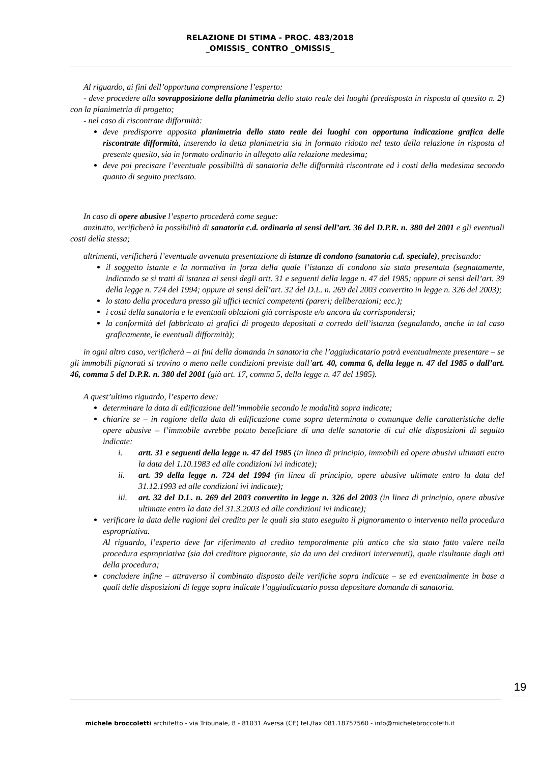RELAZIONE DI STIMA - PROC. 483/2018
_OMISSIS_ CONTRO _OMISSIS_
Al riguardo, ai fini dell’opportuna comprensione l’esperto:
- deve procedere alla sovrapposizione della planimetria dello stato reale dei luoghi (predisposta in risposta al quesito n. 2) con la planimetria di progetto;
- nel caso di riscontrate difformità:
deve predisporre apposita planimetria dello stato reale dei luoghi con opportuna indicazione grafica delle riscontrate difformità, inserendo la detta planimetria sia in formato ridotto nel testo della relazione in risposta al presente quesito, sia in formato ordinario in allegato alla relazione medesima;
deve poi precisare l’eventuale possibilità di sanatoria delle difformità riscontrate ed i costi della medesima secondo quanto di seguito precisato.
In caso di opere abusive l’esperto procederà come segue:
anzitutto, verificherà la possibilità di sanatoria c.d. ordinaria ai sensi dell’art. 36 del D.P.R. n. 380 del 2001 e gli eventuali costi della stessa;
altrimenti, verificherà l’eventuale avvenuta presentazione di istanze di condono (sanatoria c.d. speciale), precisando:
il soggetto istante e la normativa in forza della quale l’istanza di condono sia stata presentata (segnatamente, indicando se si tratti di istanza ai sensi degli artt. 31 e seguenti della legge n. 47 del 1985; oppure ai sensi dell’art. 39 della legge n. 724 del 1994; oppure ai sensi dell’art. 32 del D.L. n. 269 del 2003 convertito in legge n. 326 del 2003);
lo stato della procedura presso gli uffici tecnici competenti (pareri; deliberazioni; ecc.);
i costi della sanatoria e le eventuali oblazioni già corrisposte e/o ancora da corrispondersi;
la conformità del fabbricato ai grafici di progetto depositati a corredo dell’istanza (segnalando, anche in tal caso graficamente, le eventuali difformità);
in ogni altro caso, verificherà – ai fini della domanda in sanatoria che l’aggiudicatario potrà eventualmente presentare – se gli immobili pignorati si trovino o meno nelle condizioni previste dall’art. 40, comma 6, della legge n. 47 del 1985 o dall’art. 46, comma 5 del D.P.R. n. 380 del 2001 (già art. 17, comma 5, della legge n. 47 del 1985).
A quest’ultimo riguardo, l’esperto deve:
determinare la data di edificazione dell’immobile secondo le modalità sopra indicate;
chiarire se – in ragione della data di edificazione come sopra determinata o comunque delle caratteristiche delle opere abusive – l’immobile avrebbe potuto beneficiare di una delle sanatorie di cui alle disposizioni di seguito indicate:
i. artt. 31 e seguenti della legge n. 47 del 1985 (in linea di principio, immobili ed opere abusivi ultimati entro la data del 1.10.1983 ed alle condizioni ivi indicate);
ii. art. 39 della legge n. 724 del 1994 (in linea di principio, opere abusive ultimate entro la data del 31.12.1993 ed alle condizioni ivi indicate);
iii. art. 32 del D.L. n. 269 del 2003 convertito in legge n. 326 del 2003 (in linea di principio, opere abusive ultimate entro la data del 31.3.2003 ed alle condizioni ivi indicate);
verificare la data delle ragioni del credito per le quali sia stato eseguito il pignoramento o intervento nella procedura espropriativa.
Al riguardo, l’esperto deve far riferimento al credito temporalmente più antico che sia stato fatto valere nella procedura espropriativa (sia dal creditore pignorante, sia da uno dei creditori intervenuti), quale risultante dagli atti della procedura;
concludere infine – attraverso il combinato disposto delle verifiche sopra indicate – se ed eventualmente in base a quali delle disposizioni di legge sopra indicate l’aggiudicatario possa depositare domanda di sanatoria.
19
michele broccoletti architetto - via Tribunale, 8 - 81031 Aversa (CE) tel./fax 081.18757560 - info@michelebroccoletti.it